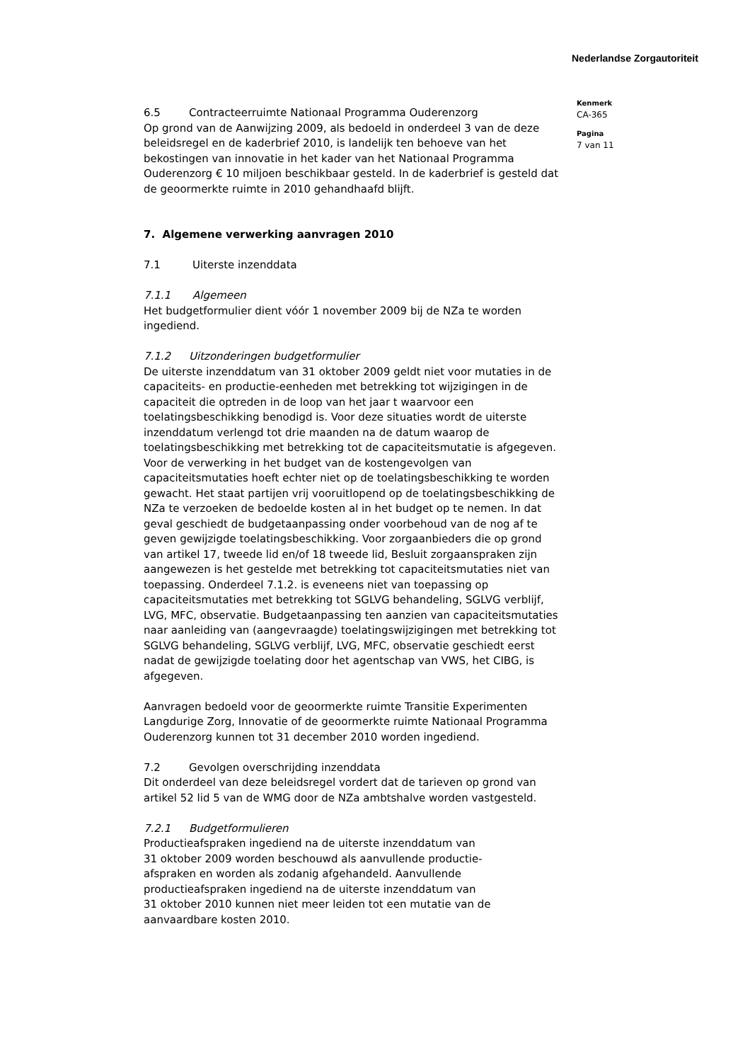Nederlandse Zorgautoriteit
6.5 Contracteerruimte Nationaal Programma Ouderenzorg
Op grond van de Aanwijzing 2009, als bedoeld in onderdeel 3 van de deze beleidsregel en de kaderbrief 2010, is landelijk ten behoeve van het bekostingen van innovatie in het kader van het Nationaal Programma Ouderenzorg € 10 miljoen beschikbaar gesteld. In de kaderbrief is gesteld dat de geoormerkte ruimte in 2010 gehandhaafd blijft.
7. Algemene verwerking aanvragen 2010
7.1 Uiterste inzenddata
7.1.1 Algemeen
Het budgetformulier dient vóór 1 november 2009 bij de NZa te worden ingediend.
7.1.2 Uitzonderingen budgetformulier
De uiterste inzenddatum van 31 oktober 2009 geldt niet voor mutaties in de capaciteits- en productie-eenheden met betrekking tot wijzigingen in de capaciteit die optreden in de loop van het jaar t waarvoor een toelatingsbeschikking benodigd is. Voor deze situaties wordt de uiterste inzenddatum verlengd tot drie maanden na de datum waarop de toelatingsbeschikking met betrekking tot de capaciteitsmutatie is afgegeven.
Voor de verwerking in het budget van de kostengevolgen van capaciteitsmutaties hoeft echter niet op de toelatingsbeschikking te worden gewacht. Het staat partijen vrij vooruitlopend op de toelatingsbeschikking de NZa te verzoeken de bedoelde kosten al in het budget op te nemen. In dat geval geschiedt de budgetaanpassing onder voorbehoud van de nog af te geven gewijzigde toelatingsbeschikking. Voor zorgaanbieders die op grond van artikel 17, tweede lid en/of 18 tweede lid, Besluit zorgaanspraken zijn aangewezen is het gestelde met betrekking tot capaciteitsmutaties niet van toepassing. Onderdeel 7.1.2. is eveneens niet van toepassing op capaciteitsmutaties met betrekking tot SGLVG behandeling, SGLVG verblijf, LVG, MFC, observatie. Budgetaanpassing ten aanzien van capaciteitsmutaties naar aanleiding van (aangevraagde) toelatingswijzigingen met betrekking tot SGLVG behandeling, SGLVG verblijf, LVG, MFC, observatie geschiedt eerst nadat de gewijzigde toelating door het agentschap van VWS, het CIBG, is afgegeven.
Aanvragen bedoeld voor de geoormerkte ruimte Transitie Experimenten Langdurige Zorg, Innovatie of de geoormerkte ruimte Nationaal Programma Ouderenzorg kunnen tot 31 december 2010 worden ingediend.
7.2 Gevolgen overschrijding inzenddata
Dit onderdeel van deze beleidsregel vordert dat de tarieven op grond van artikel 52 lid 5 van de WMG door de NZa ambtshalve worden vastgesteld.
7.2.1 Budgetformulieren
Productieafspraken ingediend na de uiterste inzenddatum van
31 oktober 2009 worden beschouwd als aanvullende productie-
afspraken en worden als zodanig afgehandeld. Aanvullende
productieafspraken ingediend na de uiterste inzenddatum van
31 oktober 2010 kunnen niet meer leiden tot een mutatie van de
aanvaardbare kosten 2010.
Kenmerk
CA-365
Pagina
7 van 11